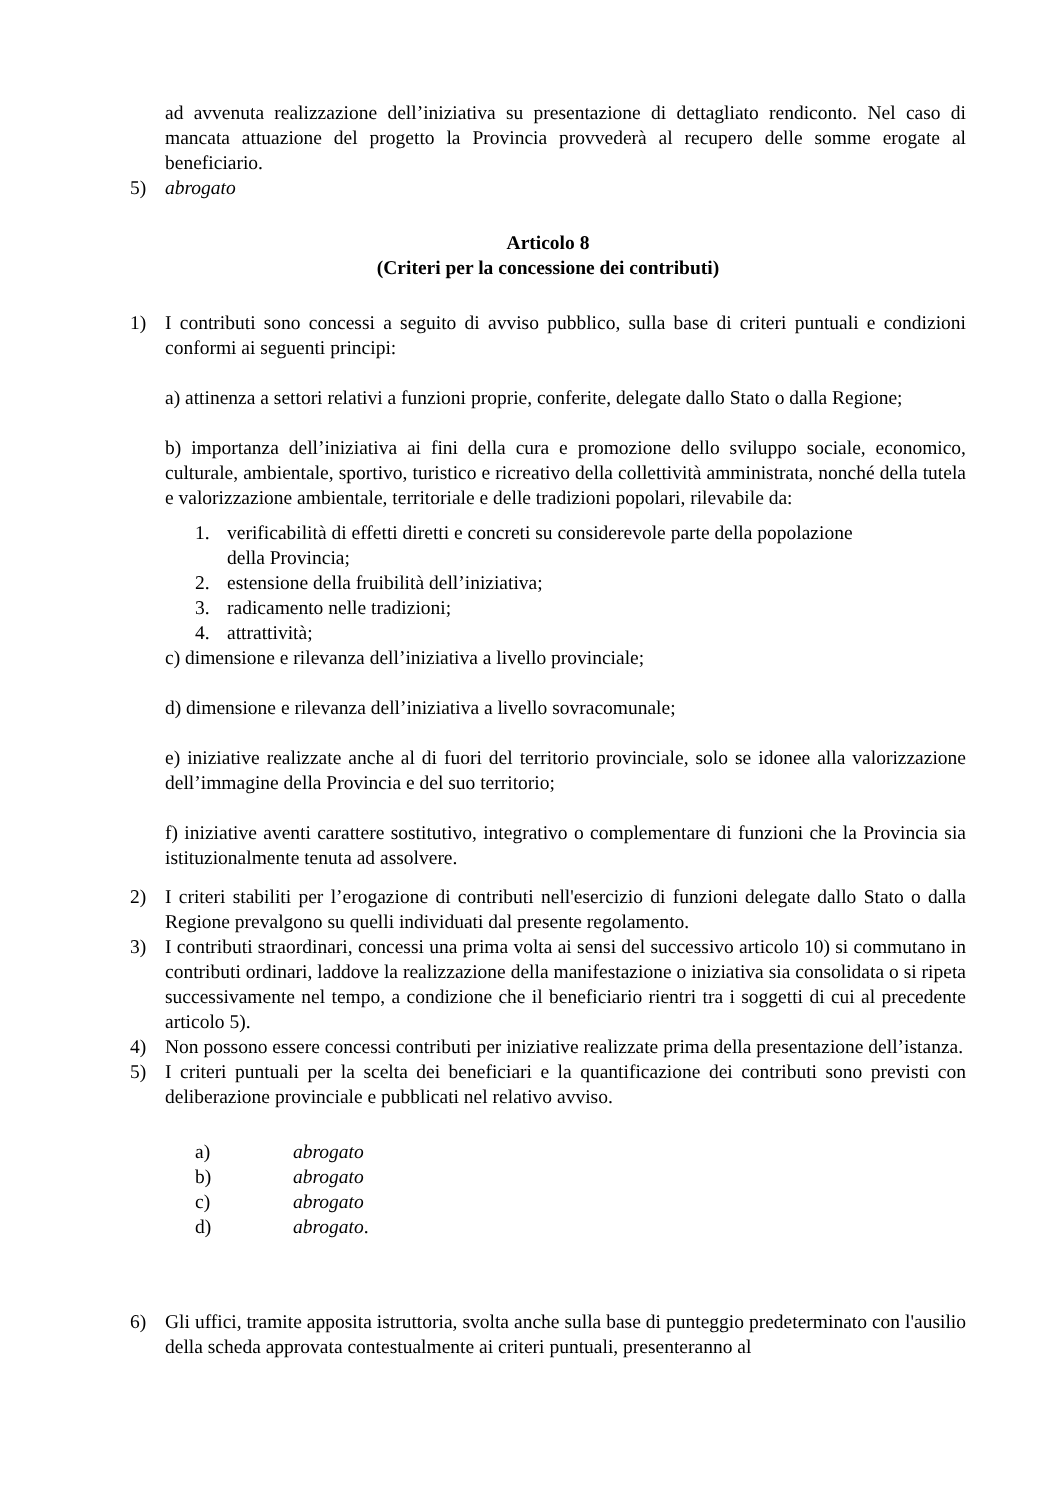ad avvenuta realizzazione dell’iniziativa su presentazione di dettagliato rendiconto. Nel caso di mancata attuazione del progetto la Provincia provvederà al recupero delle somme erogate al beneficiario.
5) abrogato
Articolo 8
(Criteri per la concessione dei contributi)
1) I contributi sono concessi a seguito di avviso pubblico, sulla base di criteri puntuali e condizioni conformi ai seguenti principi:
a) attinenza a settori relativi a funzioni proprie, conferite, delegate dallo Stato o dalla Regione;
b) importanza dell’iniziativa ai fini della cura e promozione dello sviluppo sociale, economico, culturale, ambientale, sportivo, turistico e ricreativo della collettività amministrata, nonché della tutela e valorizzazione ambientale, territoriale e delle tradizioni popolari, rilevabile da:
1. verificabilità di effetti diretti e concreti su considerevole parte della popolazione
della Provincia;
2. estensione della fruibilità dell’iniziativa;
3. radicamento nelle tradizioni;
4. attrattività;
c) dimensione e rilevanza dell’iniziativa a livello provinciale;
d) dimensione e rilevanza dell’iniziativa a livello sovracomunale;
e) iniziative realizzate anche al di fuori del territorio provinciale, solo se idonee alla valorizzazione dell’immagine della Provincia e del suo territorio;
f) iniziative aventi carattere sostitutivo, integrativo o complementare di funzioni che la Provincia sia istituzionalmente tenuta ad assolvere.
2) I criteri stabiliti per l’erogazione di contributi nell'esercizio di funzioni delegate dallo Stato o dalla Regione prevalgono su quelli individuati dal presente regolamento.
3) I contributi straordinari, concessi una prima volta ai sensi del successivo articolo 10) si commutano in contributi ordinari, laddove la realizzazione della manifestazione o iniziativa sia consolidata o si ripeta successivamente nel tempo, a condizione che il beneficiario rientri tra i soggetti di cui al precedente articolo 5).
4) Non possono essere concessi contributi per iniziative realizzate prima della presentazione dell’istanza.
5) I criteri puntuali per la scelta dei beneficiari e la quantificazione dei contributi sono previsti con deliberazione provinciale e pubblicati nel relativo avviso.
a) abrogato
b) abrogato
c) abrogato
d) abrogato.
6) Gli uffici, tramite apposita istruttoria, svolta anche sulla base di punteggio predeterminato con l'ausilio della scheda approvata contestualmente ai criteri puntuali, presenteranno al